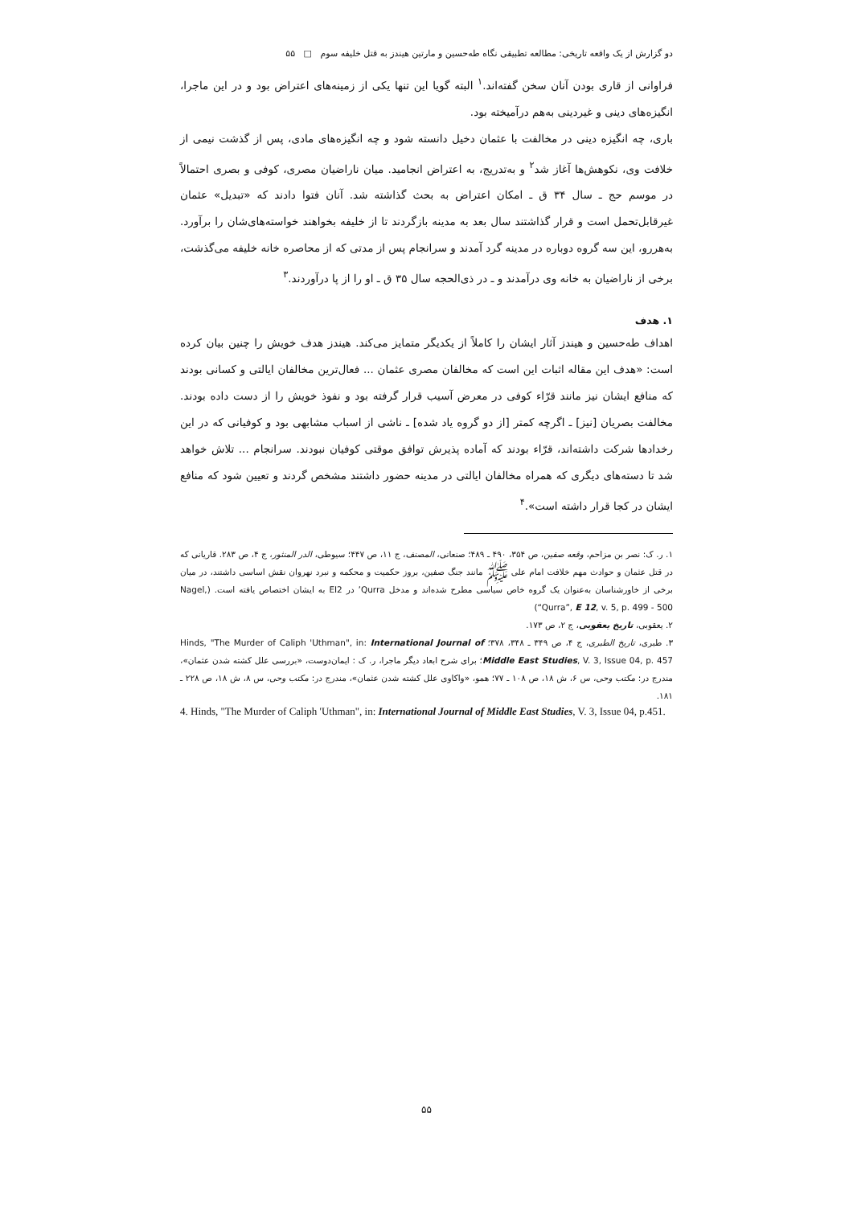دو گزارش از یک واقعه تاریخی: مطالعه تطبیقی نگاه طه‌حسین و مارتین هیندز به قتل خلیفه سوم □ ۵۵
فراوانی از قاری بودن آنان سخن گفته‌اند.<sup>۱</sup> البته گویا این تنها یکی از زمینه‌های اعتراض بود و در این ماجرا، انگیزه‌های دینی و غیردینی به‌هم درآمیخته بود.
باری، چه انگیزه دینی در مخالفت با عثمان دخیل دانسته شود و چه انگیزه‌های مادی، پس از گذشت نیمی از خلافت وی، نکوهش‌ها آغاز شد<sup>۲</sup> و به‌تدریج، به اعتراض انجامید. میان ناراضیان مصری، کوفی و بصری احتمالاً در موسم حج ـ سال ۳۴ ق ـ امکان اعتراض به بحث گذاشته شد. آنان فتوا دادند که «تبدیل» عثمان غیرقابل‌تحمل است و قرار گذاشتند سال بعد به مدینه بازگردند تا از خلیفه بخواهند خواسته‌های‌شان را برآورد. به‌هررو، این سه گروه دوباره در مدینه گرد آمدند و سرانجام پس از مدتی که از محاصره خانه خلیفه می‌گذشت، برخی از ناراضیان به خانه وی درآمدند و ـ در ذی‌الحجه سال ۳۵ ق ـ او را از پا درآوردند.<sup>۳</sup>
۱. هدف
اهداف طه‌حسین و هیندز آثار ایشان را کاملاً از یکدیگر متمایز می‌کند. هیندز هدف خویش را چنین بیان کرده است: «هدف این مقاله اثبات این است که مخالفان مصری عثمان ... فعال‌ترین مخالفان ایالتی و کسانی بودند که منافع ایشان نیز مانند قرّاء کوفی در معرض آسیب قرار گرفته بود و نفوذ خویش را از دست داده بودند. مخالفت بصریان [نیز] ـ اگرچه کمتر [از دو گروه یاد شده] ـ ناشی از اسباب مشابهی بود و کوفیانی که در این رخدادها شرکت داشته‌اند، قرّاء بودند که آماده پذیرش توافق موقتی کوفیان نبودند. سرانجام ... تلاش خواهد شد تا دسته‌های دیگری که همراه مخالفان ایالتی در مدینه حضور داشتند مشخص گردند و تعیین شود که منافع ایشان در کجا قرار داشته است».<sup>۴</sup>
۱. ر. ک: نصر بن مزاحم، وقعه صفین، ص ۳۵۴، ۴۹۰ ـ ۴۸۹؛ صنعانی، المصنف، ج ۱۱، ص ۴۴۷؛ سیوطی، الدر المنثور، ج ۴، ص ۲۸۳. قاریانی که در قتل عثمان و حوادث مهم خلافت امام علی ﷺ مانند جنگ صفین، بروز حکمیت و محکمه و نبرد نهروان نقش اساسی داشتند، در میان برخی از خاورشناسان به‌عنوان یک گروه خاص سیاسی مطرح شده‌اند و مدخل Qurra’ در EI2 به ایشان اختصاص یافته است. (Nagel, “Qurra”, E 12, v. 5, p. 499 - 500)
۲. یعقوبی، تاریخ یعقوبی، ج ۲، ص ۱۷۳.
۳. طبری، تاریخ الطبری، ج ۴، ص ۳۴۹ ـ ۳۴۸، ۳۷۸؛ Hinds, "The Murder of Caliph 'Uthman", in: International Journal of Middle East Studies, V. 3, Issue 04, p. 457؛ برای شرح ابعاد دیگر ماجرا، ر. ک : ایمان‌دوست، «بررسی علل کشته شدن عثمان»، مندرج در: مکتب وحی، س ۶، ش ۱۸، ص ۱۰۸ ـ ۷۷؛ همو، «واکاوی علل کشته شدن عثمان»، مندرج در: مکتب وحی، س ۸، ش ۱۸، ص ۲۲۸ ـ ۱۸۱.
4. Hinds, "The Murder of Caliph 'Uthman", in: International Journal of Middle East Studies, V. 3, Issue 04, p.451.
۵۵